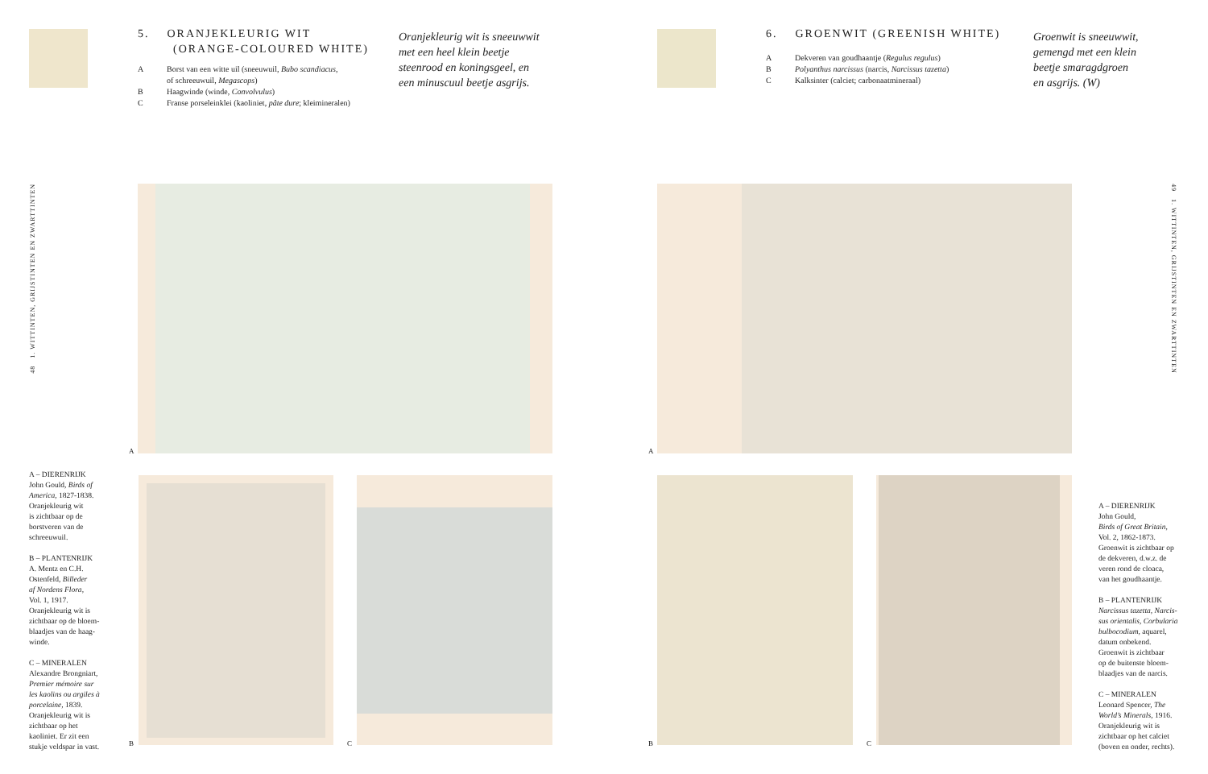5. ORANJEKLEURIG WIT
(ORANGE-COLOURED WHITE)
A Borst van een witte uil (sneeuwuil, Bubo scandiacus,
of schreeuwuil, Megascops)
B Haagwinde (winde, Convolvulus)
C Franse porseleinklei (kaoliniet, pâte dure; kleimineralen)
Oranjekleurig wit is sneeuwwit
met een heel klein beetje
steenrood en koningsgeel, en
een minuscuul beetje asgrijs.
48 1. WITTINTEN, GRIJSTINTEN EN ZWARTTINTEN
A
A – DIERENRIJK
John Gould, Birds of
America, 1827-1838.
Oranjekleurig wit
is zichtbaar op de
borstveren van de
schreeuwuil.
B – PLANTENRIJK
A. Mentz en C.H.
Ostenfeld, Billeder
af Nordens Flora,
Vol. 1, 1917.
Oranjekleurig wit is
zichtbaar op de bloem-
blaadjes van de haag-
winde.
C – MINERALEN
Alexandre Brongniart,
Premier mémoire sur
les kaolins ou argiles à
porcelaine, 1839.
Oranjekleurig wit is
zichtbaar op het
kaoliniet. Er zit een
stukje veldspar in vast.
B C
6. GROENWIT (GREENISH WHITE)
A Dekveren van goudhaantje (Regulus regulus)
B Polyanthus narcissus (narcis, Narcissus tazetta)
C Kalksinter (calciet; carbonaatmineraal)
Groenwit is sneeuwwit,
gemengd met een klein
beetje smaragdgroen
en asgrijs. (W)
49 1. WITTINTEN, GRIJSTINTEN EN ZWARTTINTEN
A
B C
A – DIERENRIJK
John Gould,
Birds of Great Britain,
Vol. 2, 1862-1873.
Groenwit is zichtbaar op
de dekveren, d.w.z. de
veren rond de cloaca,
van het goudhaantje.
B – PLANTENRIJK
Narcissus tazetta, Narcis-
sus orientalis, Corbularia
bulbocodium, aquarel,
datum onbekend.
Groenwit is zichtbaar
op de buitenste bloem-
blaadjes van de narcis.
C – MINERALEN
Leonard Spencer, The
World’s Minerals, 1916.
Oranjekleurig wit is
zichtbaar op het calciet
(boven en onder, rechts).